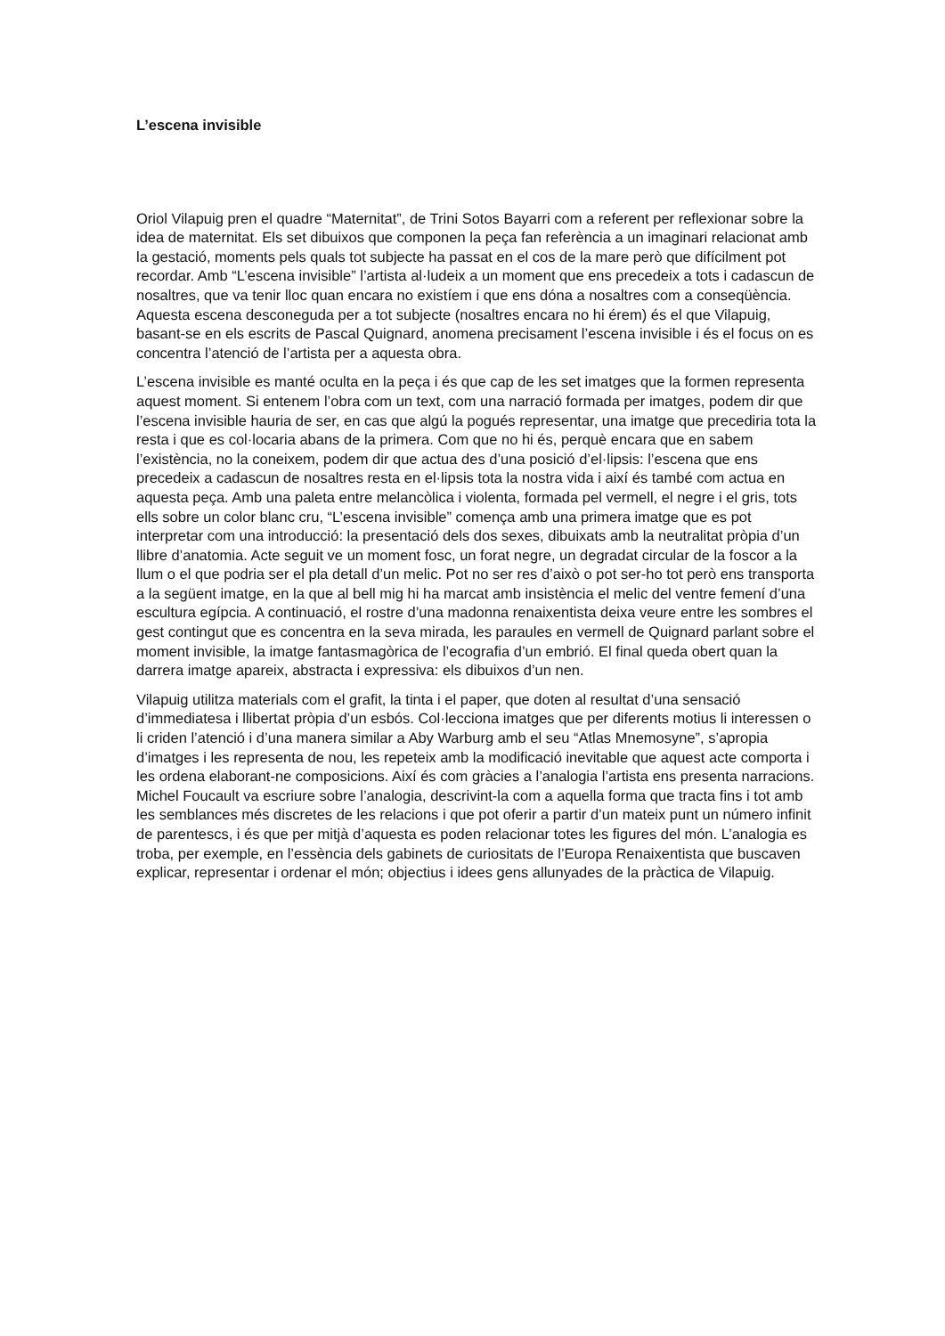L’escena invisible
Oriol Vilapuig pren el quadre “Maternitat”, de Trini Sotos Bayarri com a referent per reflexionar sobre la idea de maternitat. Els set dibuixos que componen la peça fan referència a un imaginari relacionat amb la gestació, moments pels quals tot subjecte ha passat en el cos de la mare però que difícilment pot recordar. Amb “L’escena invisible” l’artista al·ludeix a un moment que ens precedeix a tots i cadascun de nosaltres, que va tenir lloc quan encara no existíem i que ens dóna a nosaltres com a conseqüència. Aquesta escena desconeguda per a tot subjecte (nosaltres encara no hi érem) és el que Vilapuig, basant-se en els escrits de Pascal Quignard, anomena precisament l’escena invisible i és el focus on es concentra l’atenció de l’artista per a aquesta obra.
L’escena invisible es manté oculta en la peça i és que cap de les set imatges que la formen representa aquest moment. Si entenem l’obra com un text, com una narració formada per imatges, podem dir que l’escena invisible hauria de ser, en cas que algú la pogués representar, una imatge que precediria tota la resta i que es col·locaria abans de la primera. Com que no hi és, perquè encara que en sabem l’existència, no la coneixem, podem dir que actua des d’una posició d’el·lipsis: l’escena que ens precedeix a cadascun de nosaltres resta en el·lipsis tota la nostra vida i així és també com actua en aquesta peça. Amb una paleta entre melancòlica i violenta, formada pel vermell, el negre i el gris, tots ells sobre un color blanc cru, “L’escena invisible” comença amb una primera imatge que es pot interpretar com una introducció: la presentació dels dos sexes, dibuixats amb la neutralitat pròpia d’un llibre d’anatomia. Acte seguit ve un moment fosc, un forat negre, un degradat circular de la foscor a la llum o el que podria ser el pla detall d’un melic. Pot no ser res d’això o pot ser-ho tot però ens transporta a la següent imatge, en la que al bell mig hi ha marcat amb insistència el melic del ventre femení d’una escultura egípcia. A continuació, el rostre d’una madonna renaixentista deixa veure entre les sombres el gest contingut que es concentra en la seva mirada, les paraules en vermell de Quignard parlant sobre el moment invisible, la imatge fantasmagòrica de l’ecografia d’un embrió. El final queda obert quan la darrera imatge apareix, abstracta i expressiva: els dibuixos d’un nen.
Vilapuig utilitza materials com el grafit, la tinta i el paper, que doten al resultat d’una sensació d’immediatesa i llibertat pròpia d’un esbós. Col·lecciona imatges que per diferents motius li interessen o li criden l’atenció i d’una manera similar a Aby Warburg amb el seu “Atlas Mnemosyne”, s’apropia d’imatges i les representa de nou, les repeteix amb la modificació inevitable que aquest acte comporta i les ordena elaborant-ne composicions. Així és com gràcies a l’analogia l’artista ens presenta narracions. Michel Foucault va escriure sobre l’analogia, descrivint-la com a aquella forma que tracta fins i tot amb les semblances més discretes de les relacions i que pot oferir a partir d’un mateix punt un número infinit de parentescs, i és que per mitjà d’aquesta es poden relacionar totes les figures del món. L’analogia es troba, per exemple, en l’essència dels gabinets de curiositats de l’Europa Renaixentista que buscaven explicar, representar i ordenar el món; objectius i idees gens allunyades de la pràctica de Vilapuig.